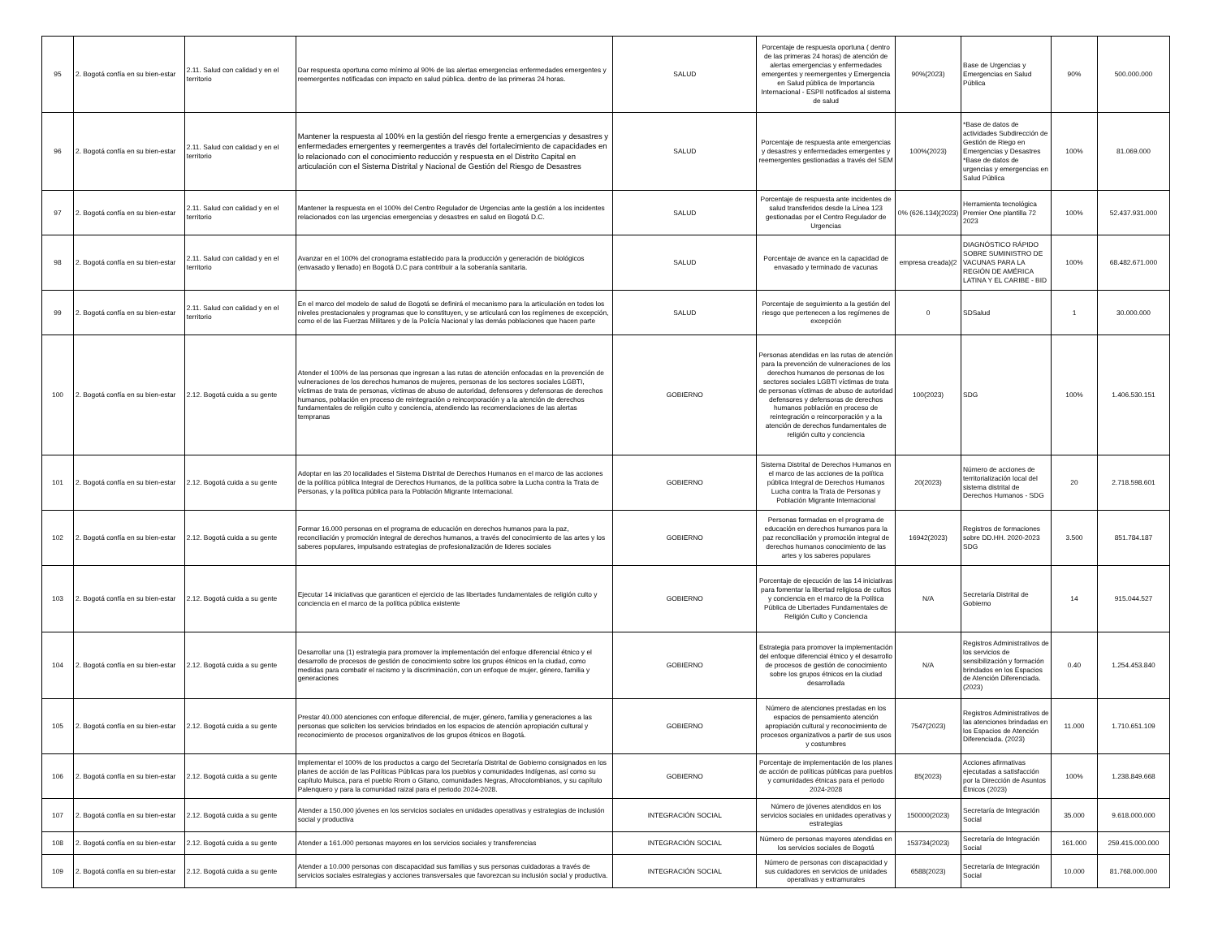| 95 | 2. Bogotá confía en su bien-estar | 2.11. Salud con calidad y en el territorio | Dar respuesta oportuna como mínimo al 90% de las alertas emergencias enfermedades emergentes y reemergentes notificadas con impacto en salud pública. dentro de las primeras 24 horas. | SALUD | Porcentaje de respuesta oportuna ( dentro de las primeras 24 horas) de atención de alertas emergencias y enfermedades emergentes y reemergentes y Emergencia en Salud pública de Importancia Internacional - ESPII notificados al sistema de salud | 90%(2023) | Base de Urgencias y Emergencias en Salud Pública | 90% | 500.000.000 |
| 96 | 2. Bogotá confía en su bien-estar | 2.11. Salud con calidad y en el territorio | Mantener la respuesta al 100% en la gestión del riesgo frente a emergencias y desastres y enfermedades emergentes y reemergentes a través del fortalecimiento de capacidades en lo relacionado con el conocimiento reducción y respuesta en el Distrito Capital en articulación con el Sistema Distrital y Nacional de Gestión del Riesgo de Desastres | SALUD | Porcentaje de respuesta ante emergencias y desastres y enfermedades emergentes y reemergentes gestionadas a través del SEM | 100%(2023) | *Base de datos de actividades Subdirección de Gestión de Riego en Emergencias y Desastres *Base de datos de urgencias y emergencias en Salud Pública | 100% | 81.069.000 |
| 97 | 2. Bogotá confía en su bien-estar | 2.11. Salud con calidad y en el territorio | Mantener la respuesta en el 100% del Centro Regulador de Urgencias ante la gestión a los incidentes relacionados con las urgencias emergencias y desastres en salud en Bogotá D.C. | SALUD | Porcentaje de respuesta ante incidentes de salud transferidos desde la Línea 123 gestionadas por el Centro Regulador de Urgencias | 0% (626.134)(2023) | Herramienta tecnológica Premier One plantilla 72 2023 | 100% | 52.437.931.000 |
| 98 | 2. Bogotá confía en su bien-estar | 2.11. Salud con calidad y en el territorio | Avanzar en el 100% del cronograma establecido para la producción y generación de biológicos (envasado y llenado) en Bogotá D.C para contribuir a la soberanía sanitaria. | SALUD | Porcentaje de avance en la capacidad de envasado y terminado de vacunas | empresa creada)(2 | DIAGNÓSTICO RÁPIDO SOBRE SUMINISTRO DE VACUNAS PARA LA REGIÓN DE AMÉRICA LATINA Y EL CARIBE - BID | 100% | 68.482.671.000 |
| 99 | 2. Bogotá confía en su bien-estar | 2.11. Salud con calidad y en el territorio | En el marco del modelo de salud de Bogotá se definirá el mecanismo para la articulación en todos los niveles prestacionales y programas que lo constituyen, y se articulará con los regímenes de excepción, como el de las Fuerzas Militares y de la Policía Nacional y las demás poblaciones que hacen parte | SALUD | Porcentaje de seguimiento a la gestión del riesgo que pertenecen a los regímenes de excepción | 0 | SDSalud | 1 | 30.000.000 |
| 100 | 2. Bogotá confía en su bien-estar | 2.12. Bogotá cuida a su gente | Atender el 100% de las personas que ingresan a las rutas de atención enfocadas en la prevención de vulneraciones de los derechos humanos de mujeres, personas de los sectores sociales LGBTI, víctimas de trata de personas, víctimas de abuso de autoridad, defensores y defensoras de derechos humanos, población en proceso de reintegración o reincorporación y a la atención de derechos fundamentales de religión culto y conciencia, atendiendo las recomendaciones de las alertas tempranas | GOBIERNO | Personas atendidas en las rutas de atención para la prevención de vulneraciones de los derechos humanos de personas de los sectores sociales LGBTI víctimas de trata de personas víctimas de abuso de autoridad defensores y defensoras de derechos humanos población en proceso de reintegración o reincorporación y a la atención de derechos fundamentales de religión culto y conciencia | 100(2023) | SDG | 100% | 1.406.530.151 |
| 101 | 2. Bogotá confía en su bien-estar | 2.12. Bogotá cuida a su gente | Adoptar en las 20 localidades el Sistema Distrital de Derechos Humanos en el marco de las acciones de la política pública Integral de Derechos Humanos, de la política sobre la Lucha contra la Trata de Personas, y la política pública para la Población Migrante Internacional. | GOBIERNO | Sistema Distrital de Derechos Humanos en el marco de las acciones de la política pública Integral de Derechos Humanos Lucha contra la Trata de Personas y Población Migrante Internacional | 20(2023) | Número de acciones de territorialización local del sistema distrital de Derechos Humanos - SDG | 20 | 2.718.598.601 |
| 102 | 2. Bogotá confía en su bien-estar | 2.12. Bogotá cuida a su gente | Formar 16.000 personas en el programa de educación en derechos humanos para la paz, reconciliación y promoción integral de derechos humanos, a través del conocimiento de las artes y los saberes populares, impulsando estrategias de profesionalización de lideres sociales | GOBIERNO | Personas formadas en el programa de educación en derechos humanos para la paz reconciliación y promoción integral de derechos humanos conocimiento de las artes y los saberes populares | 16942(2023) | Registros de formaciones sobre DD.HH. 2020-2023 SDG | 3.500 | 851.784.187 |
| 103 | 2. Bogotá confía en su bien-estar | 2.12. Bogotá cuida a su gente | Ejecutar 14 iniciativas que garanticen el ejercicio de las libertades fundamentales de religión culto y conciencia en el marco de la política pública existente | GOBIERNO | Porcentaje de ejecución de las 14 iniciativas para fomentar la libertad religiosa de cultos y conciencia en el marco de la Política Pública de Libertades Fundamentales de Religión Culto y Conciencia | N/A | Secretaría Distrital de Gobierno | 14 | 915.044.527 |
| 104 | 2. Bogotá confía en su bien-estar | 2.12. Bogotá cuida a su gente | Desarrollar una (1) estrategia para promover la implementación del enfoque diferencial étnico y el desarrollo de procesos de gestión de conocimiento sobre los grupos étnicos en la ciudad, como medidas para combatir el racismo y la discriminación, con un enfoque de mujer, género, familia y generaciones | GOBIERNO | Estrategia para promover la implementación del enfoque diferencial étnico y el desarrollo de procesos de gestión de conocimiento sobre los grupos étnicos en la ciudad desarrollada | N/A | Registros Administrativos de los servicios de sensibilización y formación brindados en los Espacios de Atención Diferenciada. (2023) | 0.40 | 1.254.453.840 |
| 105 | 2. Bogotá confía en su bien-estar | 2.12. Bogotá cuida a su gente | Prestar 40.000 atenciones con enfoque diferencial, de mujer, género, familia y generaciones a las personas que soliciten los servicios brindados en los espacios de atención apropiación cultural y reconocimiento de procesos organizativos de los grupos étnicos en Bogotá. | GOBIERNO | Número de atenciones prestadas en los espacios de pensamiento atención apropiación cultural y reconocimiento de procesos organizativos a partir de sus usos y costumbres | 7547(2023) | Registros Administrativos de las atenciones brindadas en los Espacios de Atención Diferenciada. (2023) | 11.000 | 1.710.651.109 |
| 106 | 2. Bogotá confía en su bien-estar | 2.12. Bogotá cuida a su gente | Implementar el 100% de los productos a cargo del Secretaría Distrital de Gobierno consignados en los planes de acción de las Políticas Públicas para los pueblos y comunidades Indígenas, así como su capítulo Muisca, para el pueblo Rrom o Gitano, comunidades Negras, Afrocolombianos, y su capítulo Palenquero y para la comunidad raizal para el periodo 2024-2028. | GOBIERNO | Porcentaje de implementación de los planes de acción de políticas públicas para pueblos y comunidades étnicas para el periodo 2024-2028 | 85(2023) | Acciones afirmativas ejecutadas a satisfacción por la Dirección de Asuntos Étnicos (2023) | 100% | 1.238.849.668 |
| 107 | 2. Bogotá confía en su bien-estar | 2.12. Bogotá cuida a su gente | Atender a 150.000 jóvenes en los servicios sociales en unidades operativas y estrategias de inclusión social y productiva | INTEGRACIÓN SOCIAL | Número de jóvenes atendidos en los servicios sociales en unidades operativas y estrategias | 150000(2023) | Secretaría de Integración Social | 35.000 | 9.618.000.000 |
| 108 | 2. Bogotá confía en su bien-estar | 2.12. Bogotá cuida a su gente | Atender a 161.000 personas mayores en los servicios sociales y transferencias | INTEGRACIÓN SOCIAL | Número de personas mayores atendidas en los servicios sociales de Bogotá | 153734(2023) | Secretaría de Integración Social | 161.000 | 259.415.000.000 |
| 109 | 2. Bogotá confía en su bien-estar | 2.12. Bogotá cuida a su gente | Atender a 10.000 personas con discapacidad sus familias y sus personas cuidadoras a través de servicios sociales estrategias y acciones transversales que favorezcan su inclusión social y productiva. | INTEGRACIÓN SOCIAL | Número de personas con discapacidad y sus cuidadores en servicios de unidades operativas y extramurales | 6588(2023) | Secretaría de Integración Social | 10.000 | 81.768.000.000 |